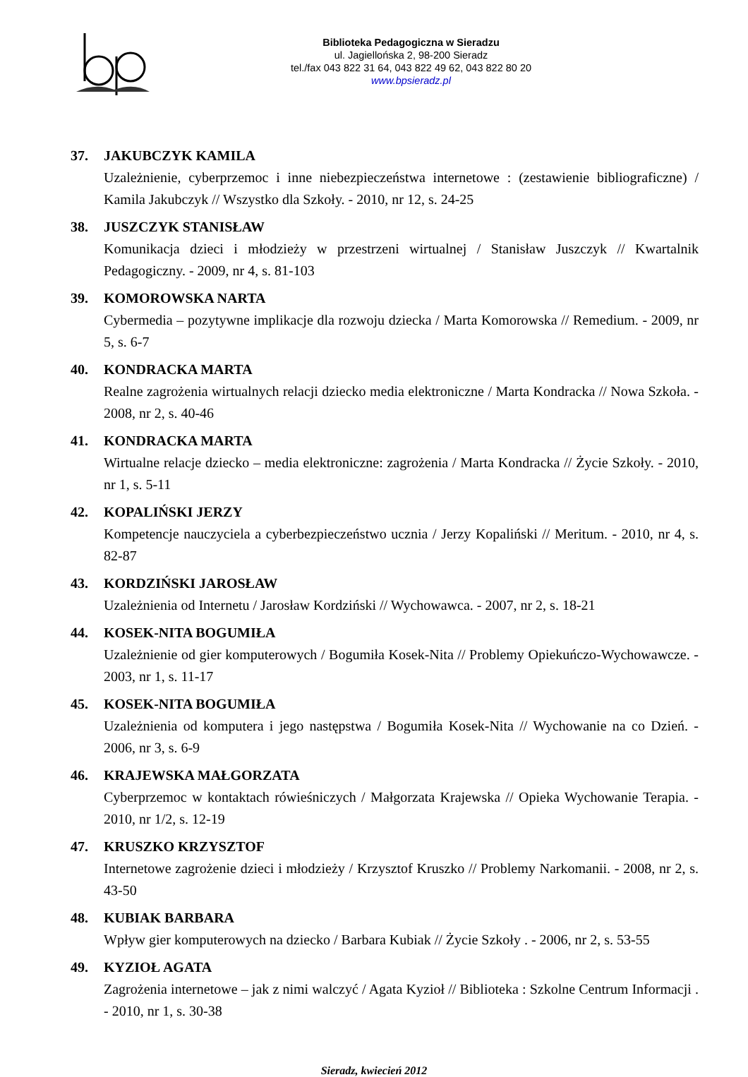Biblioteka Pedagogiczna w Sieradzu
ul. Jagiellońska 2, 98-200 Sieradz
tel./fax 043 822 31 64, 043 822 49 62, 043 822 80 20
www.bpsieradz.pl
37. JAKUBCZYK KAMILA
Uzależnienie, cyberprzemoc i inne niebezpieczeństwa internetowe : (zestawienie bibliograficzne) / Kamila Jakubczyk // Wszystko dla Szkoły. - 2010, nr 12, s. 24-25
38. JUSZCZYK STANISŁAW
Komunikacja dzieci i młodzieży w przestrzeni wirtualnej / Stanisław Juszczyk // Kwartalnik Pedagogiczny. - 2009, nr 4, s. 81-103
39. KOMOROWSKA NARTA
Cybermedia – pozytywne implikacje dla rozwoju dziecka / Marta Komorowska // Remedium. - 2009, nr 5, s. 6-7
40. KONDRACKA MARTA
Realne zagrożenia wirtualnych relacji dziecko media elektroniczne / Marta Kondracka // Nowa Szkoła. - 2008, nr 2, s. 40-46
41. KONDRACKA MARTA
Wirtualne relacje dziecko – media elektroniczne: zagrożenia / Marta Kondracka // Życie Szkoły. - 2010, nr 1, s. 5-11
42. KOPALIŃSKI JERZY
Kompetencje nauczyciela a cyberbezpieczeństwo ucznia / Jerzy Kopaliński // Meritum. - 2010, nr 4, s. 82-87
43. KORDZIŃSKI JAROSŁAW
Uzależnienia od Internetu / Jarosław Kordziński // Wychowawca. - 2007, nr 2, s. 18-21
44. KOSEK-NITA BOGUMIŁA
Uzależnienie od gier komputerowych / Bogumiła Kosek-Nita // Problemy Opiekuńczo-Wychowawcze. - 2003, nr 1, s. 11-17
45. KOSEK-NITA BOGUMIŁA
Uzależnienia od komputera i jego następstwa / Bogumiła Kosek-Nita // Wychowanie na co Dzień. - 2006, nr 3, s. 6-9
46. KRAJEWSKA MAŁGORZATA
Cyberprzemoc w kontaktach rówieśniczych / Małgorzata Krajewska // Opieka Wychowanie Terapia. - 2010, nr 1/2, s. 12-19
47. KRUSZKO KRZYSZTOF
Internetowe zagrożenie dzieci i młodzieży / Krzysztof Kruszko // Problemy Narkomanii. - 2008, nr 2, s. 43-50
48. KUBIAK BARBARA
Wpływ gier komputerowych na dziecko / Barbara Kubiak // Życie Szkoły . - 2006, nr 2, s. 53-55
49. KYZIOŁ AGATA
Zagrożenia internetowe – jak z nimi walczyć / Agata Kyzioł // Biblioteka : Szkolne Centrum Informacji . - 2010, nr 1, s. 30-38
Sieradz, kwiecień 2012